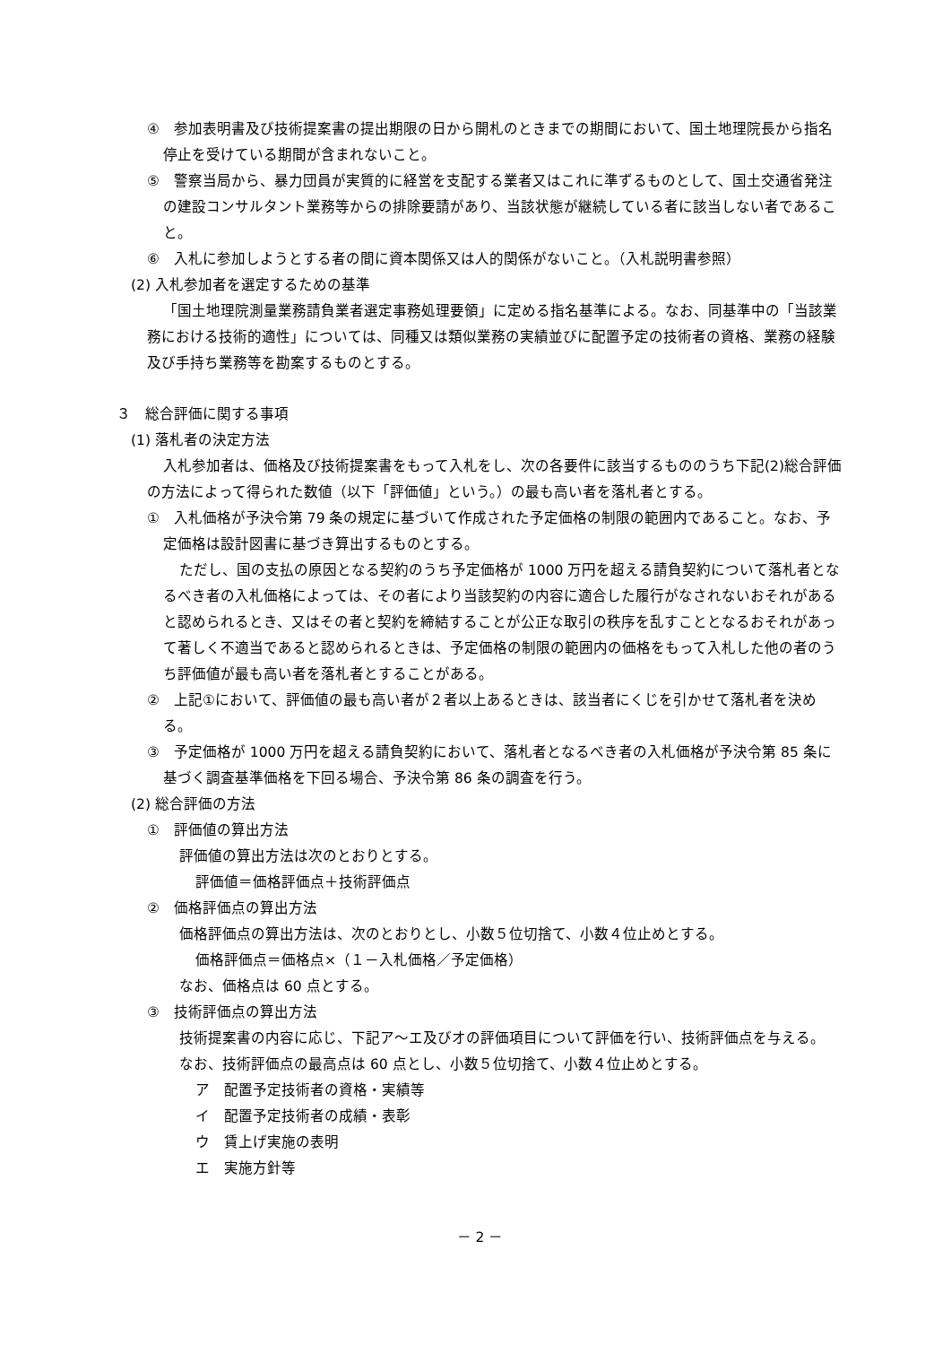④　参加表明書及び技術提案書の提出期限の日から開札のときまでの期間において、国土地理院長から指名停止を受けている期間が含まれないこと。
⑤　警察当局から、暴力団員が実質的に経営を支配する業者又はこれに準ずるものとして、国土交通省発注の建設コンサルタント業務等からの排除要請があり、当該状態が継続している者に該当しない者であること。
⑥　入札に参加しようとする者の間に資本関係又は人的関係がないこと。（入札説明書参照）
(2) 入札参加者を選定するための基準
「国土地理院測量業務請負業者選定事務処理要領」に定める指名基準による。なお、同基準中の「当該業務における技術的適性」については、同種又は類似業務の実績並びに配置予定の技術者の資格、業務の経験及び手持ち業務等を勘案するものとする。
３　総合評価に関する事項
(1) 落札者の決定方法
入札参加者は、価格及び技術提案書をもって入札をし、次の各要件に該当するもののうち下記(2)総合評価の方法によって得られた数値（以下「評価値」という。）の最も高い者を落札者とする。
①　入札価格が予決令第 79 条の規定に基づいて作成された予定価格の制限の範囲内であること。なお、予定価格は設計図書に基づき算出するものとする。
ただし、国の支払の原因となる契約のうち予定価格が 1000 万円を超える請負契約について落札者となるべき者の入札価格によっては、その者により当該契約の内容に適合した履行がなされないおそれがあると認められるとき、又はその者と契約を締結することが公正な取引の秩序を乱すこととなるおそれがあって著しく不適当であると認められるときは、予定価格の制限の範囲内の価格をもって入札した他の者のうち評価値が最も高い者を落札者とすることがある。
②　上記①において、評価値の最も高い者が２者以上あるときは、該当者にくじを引かせて落札者を決める。
③　予定価格が 1000 万円を超える請負契約において、落札者となるべき者の入札価格が予決令第 85 条に基づく調査基準価格を下回る場合、予決令第 86 条の調査を行う。
(2) 総合評価の方法
①　評価値の算出方法
評価値の算出方法は次のとおりとする。
評価値＝価格評価点＋技術評価点
②　価格評価点の算出方法
価格評価点の算出方法は、次のとおりとし、小数５位切捨て、小数４位止めとする。
価格評価点＝価格点×（１－入札価格／予定価格）
なお、価格点は 60 点とする。
③　技術評価点の算出方法
技術提案書の内容に応じ、下記ア～エ及びオの評価項目について評価を行い、技術評価点を与える。
なお、技術評価点の最高点は 60 点とし、小数５位切捨て、小数４位止めとする。
ア　配置予定技術者の資格・実績等
イ　配置予定技術者の成績・表彰
ウ　賃上げ実施の表明
エ　実施方針等
－ 2 －